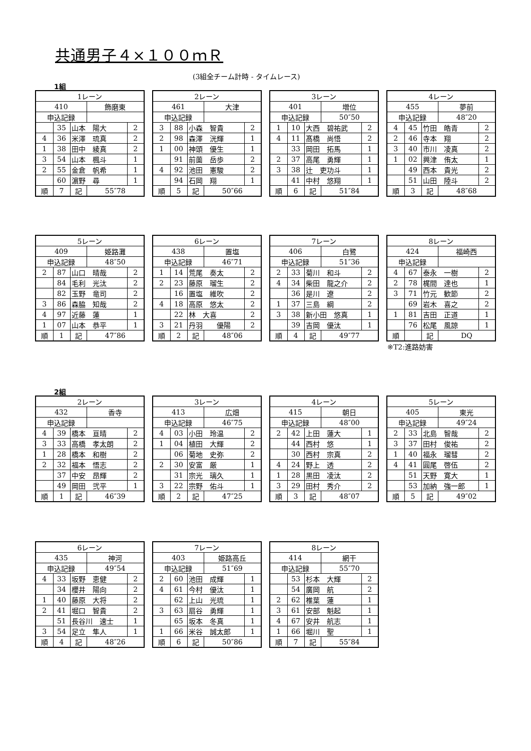共通男子４×１００ｍＲ
(3組全チーム計時 - タイムレース)
1組
| 1レーン | | | | |
| 410 | | | 飾磨東 | |
| 申込記録 | | | | |
| | 35 | 山本 陽大 | | 2 |
| 4 | 36 | 米澤 琉真 | | 2 |
| 1 | 38 | 田中 綾真 | | 2 |
| 3 | 54 | 山本 楓斗 | | 1 |
| 2 | 55 | 金倉 帆希 | | 1 |
| | 60 | 濵野 尋 | | 1 |
| 順 | 7 | 記 | 55″78 | |
| 2レーン | | | | |
| 461 | | | 大津 | |
| 申込記録 | | | | |
| 3 | 88 | 小森 智貴 | | 2 |
| 2 | 98 | 森澤 洸輝 | | 1 |
| 1 | 00 | 神頭 優生 | | 1 |
| | 91 | 前薗 岳歩 | | 2 |
| 4 | 92 | 池田 憲駿 | | 2 |
| | 94 | 石岡 翔 | | 1 |
| 順 | 5 | 記 | 50″66 | |
| 3レーン | | | | |
| 401 | | | 増位 | |
| 申込記録 | | | 50″50 | |
| 1 | 10 | 大西 碧祐武 | | 2 |
| 4 | 11 | 髙橋 尚悟 | | 2 |
| | 33 | 岡田 拓馬 | | 1 |
| 2 | 37 | 高尾 勇輝 | | 1 |
| 3 | 38 | 辻 吏功斗 | | 1 |
| | 41 | 中村 悠翔 | | 1 |
| 順 | 6 | 記 | 51″84 | |
| 4レーン | | | | |
| 455 | | | 夢前 | |
| 申込記録 | | | 48″20 | |
| 4 | 45 | 竹田 皓青 | | 2 |
| 2 | 46 | 寺本 翔 | | 2 |
| 3 | 40 | 市川 凌真 | | 2 |
| 1 | 02 | 興津 侑太 | | 1 |
| | 49 | 西本 貴光 | | 2 |
| | 51 | 山田 陸斗 | | 2 |
| 順 | 3 | 記 | 48″68 | |
| 5レーン | | | | |
| 409 | | | 姫路灘 | |
| 申込記録 | | | 48″50 | |
| 2 | 87 | 山口 晴哉 | | 2 |
| | 84 | 毛利 光汰 | | 2 |
| | 82 | 玉野 竜司 | | 2 |
| 3 | 86 | 森脇 知哉 | | 2 |
| 4 | 97 | 近藤 蓮 | | 1 |
| 1 | 07 | 山本 恭平 | | 1 |
| 順 | 1 | 記 | 47″86 | |
| 6レーン | | | | |
| 438 | | | 置塩 | |
| 申込記録 | | | 46″71 | |
| 1 | 14 | 荒尾 奏太 | | 2 |
| 2 | 23 | 藤原 瑠生 | | 2 |
| | 16 | 置塩 維吹 | | 2 |
| 4 | 18 | 高原 悠太 | | 2 |
| | 22 | 林 大喜 | | 2 |
| 3 | 21 | 丹羽 優陽 | | 2 |
| 順 | 2 | 記 | 48″06 | |
| 7レーン | | | | |
| 406 | | | 白鷺 | |
| 申込記録 | | | 51″36 | |
| 2 | 33 | 菊川 和斗 | | 2 |
| 4 | 34 | 柴田 龍之介 | | 2 |
| | 36 | 是川 遼 | | 2 |
| 1 | 37 | 三島 綱 | | 2 |
| 3 | 38 | 新小田 悠真 | | 1 |
| | 39 | 吉岡 優汰 | | 1 |
| 順 | 4 | 記 | 49″77 | |
| 8レーン | | | | |
| 424 | | | 福崎西 | |
| 申込記録 | | | | |
| 4 | 67 | 泰永 一樹 | | 2 |
| 2 | 78 | 梶間 達也 | | 1 |
| 3 | 71 | 竹元 歓節 | | 2 |
| | 69 | 岩木 喜之 | | 2 |
| 1 | 81 | 吉田 正道 | | 1 |
| | 76 | 松尾 風諒 | | 1 |
| 順 | | 記 | DQ | |
※T2:進路妨害
2組
| 2レーン | | | | |
| 432 | | | 香寺 | |
| 申込記録 | | | | |
| 4 | 39 | 橋本 亘晴 | | 2 |
| 3 | 33 | 高橋 孝太朗 | | 2 |
| 1 | 28 | 橋本 和樹 | | 2 |
| 2 | 32 | 福本 悟志 | | 2 |
| | 37 | 中安 昂輝 | | 2 |
| | 49 | 岡田 弐平 | | 1 |
| 順 | 1 | 記 | 46″39 | |
| 3レーン | | | | |
| 413 | | | 広畑 | |
| 申込記録 | | | 46″75 | |
| 4 | 03 | 小田 玲温 | | 2 |
| 1 | 04 | 植田 大輝 | | 2 |
| | 06 | 菊地 史弥 | | 2 |
| 2 | 30 | 安富 厳 | | 1 |
| | 31 | 宗光 璃久 | | 1 |
| 3 | 22 | 宗野 佑斗 | | 1 |
| 順 | 2 | 記 | 47″25 | |
| 4レーン | | | | |
| 415 | | | 朝日 | |
| 申込記録 | | | 48″00 | |
| 2 | 42 | 上田 蓮大 | | 1 |
| | 44 | 西村 悠 | | 1 |
| | 30 | 西村 宗真 | | 2 |
| 4 | 24 | 野上 透 | | 2 |
| 1 | 28 | 黒田 凌汰 | | 2 |
| 3 | 29 | 田村 秀介 | | 2 |
| 順 | 3 | 記 | 48″07 | |
| 5レーン | | | | |
| 405 | | | 東光 | |
| 申込記録 | | | 49″24 | |
| 2 | 33 | 北島 智哉 | | 2 |
| 3 | 37 | 田村 俊祐 | | 2 |
| 1 | 40 | 福永 瑠彗 | | 2 |
| 4 | 41 | 圓尾 啓伍 | | 2 |
| | 51 | 天野 寛大 | | 1 |
| | 53 | 加納 強一郎 | | 1 |
| 順 | 5 | 記 | 49″02 | |
| 6レーン | | | | |
| 435 | | | 神河 | |
| 申込記録 | | | 49″54 | |
| 4 | 33 | 坂野 恵健 | | 2 |
| | 34 | 櫻井 陽向 | | 2 |
| 1 | 40 | 藤原 大将 | | 2 |
| 2 | 41 | 堀口 智貴 | | 2 |
| | 51 | 長谷川 速士 | | 1 |
| 3 | 54 | 足立 隼人 | | 1 |
| 順 | 4 | 記 | 48″26 | |
| 7レーン | | | | |
| 403 | | | 姫路高丘 | |
| 申込記録 | | | 51″69 | |
| 2 | 60 | 池田 成輝 | | 1 |
| 4 | 61 | 今村 優汰 | | 1 |
| | 62 | 上山 光琉 | | 1 |
| 3 | 63 | 扇谷 勇輝 | | 1 |
| | 65 | 坂本 冬真 | | 1 |
| 1 | 66 | 米谷 誠太郎 | | 1 |
| 順 | 6 | 記 | 50″86 | |
| 8レーン | | | | |
| 414 | | | 網干 | |
| 申込記録 | | | 55″70 | |
| | 53 | 杉本 大輝 | | 2 |
| | 54 | 廣岡 航 | | 2 |
| 2 | 62 | 椎葉 蓮 | | 1 |
| 3 | 61 | 安部 魁起 | | 1 |
| 4 | 67 | 安井 航志 | | 1 |
| 1 | 66 | 堀川 聖 | | 1 |
| 順 | 7 | 記 | 55″84 | |